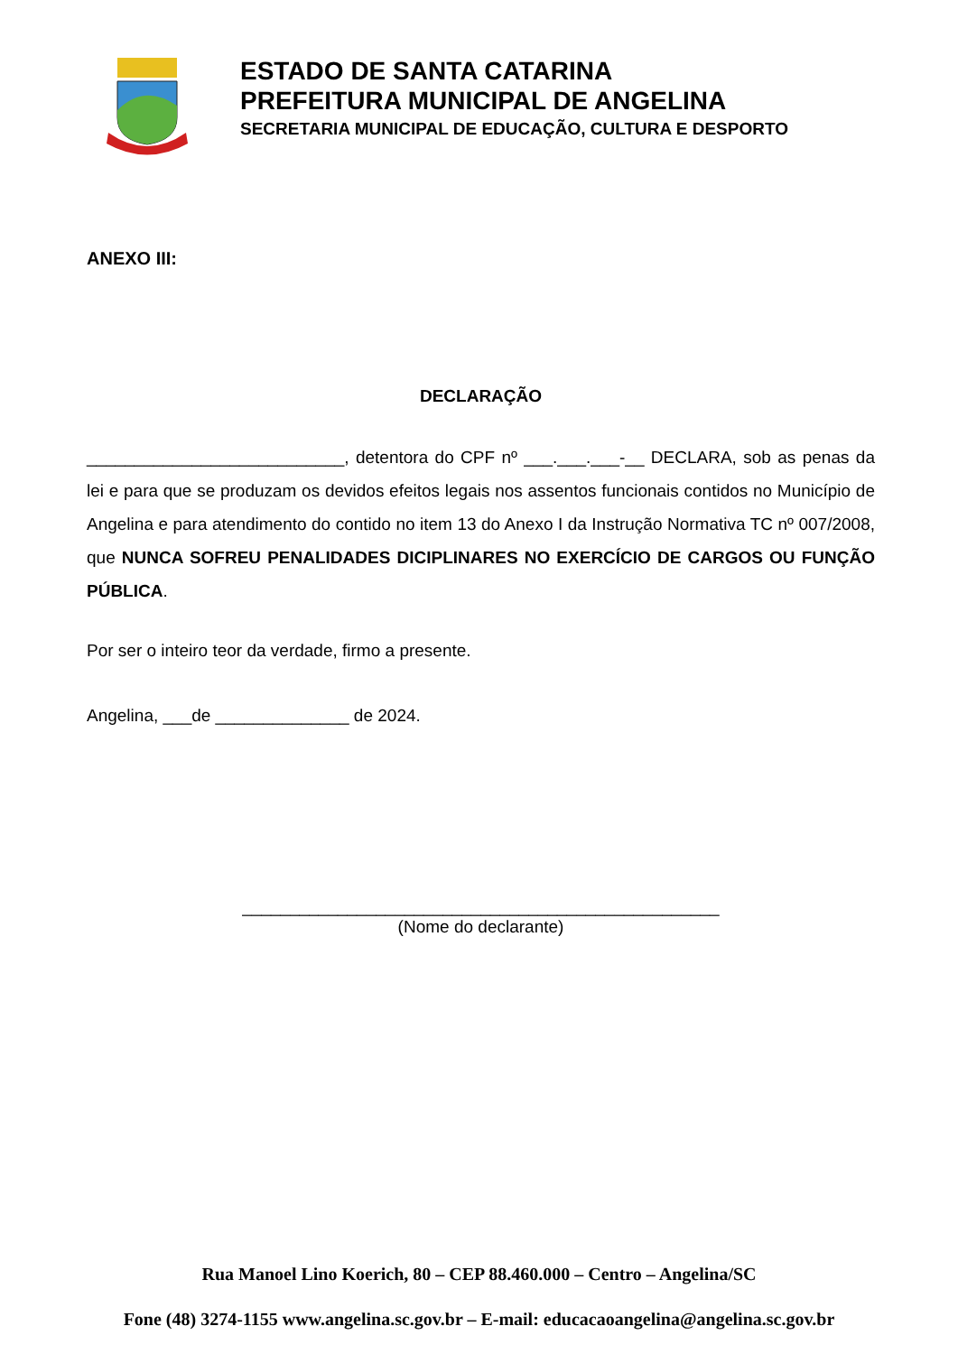ESTADO DE SANTA CATARINA
PREFEITURA MUNICIPAL DE ANGELINA
SECRETARIA MUNICIPAL DE EDUCAÇÃO, CULTURA E DESPORTO
ANEXO III:
DECLARAÇÃO
___________________________, detentora do CPF nº ___.___.___-__ DECLARA, sob as penas da lei e para que se produzam os devidos efeitos legais nos assentos funcionais contidos no Município de Angelina e para atendimento do contido no item 13 do Anexo I da Instrução Normativa TC nº 007/2008, que NUNCA SOFREU PENALIDADES DICIPLINARES NO EXERCÍCIO DE CARGOS OU FUNÇÃO PÚBLICA.
Por ser o inteiro teor da verdade, firmo a presente.
Angelina, ___de ______________ de 2024.
__________________________________________________
(Nome do declarante)
Rua Manoel Lino Koerich, 80 – CEP 88.460.000 – Centro – Angelina/SC
Fone (48) 3274-1155 www.angelina.sc.gov.br – E-mail: educacaoangelina@angelina.sc.gov.br